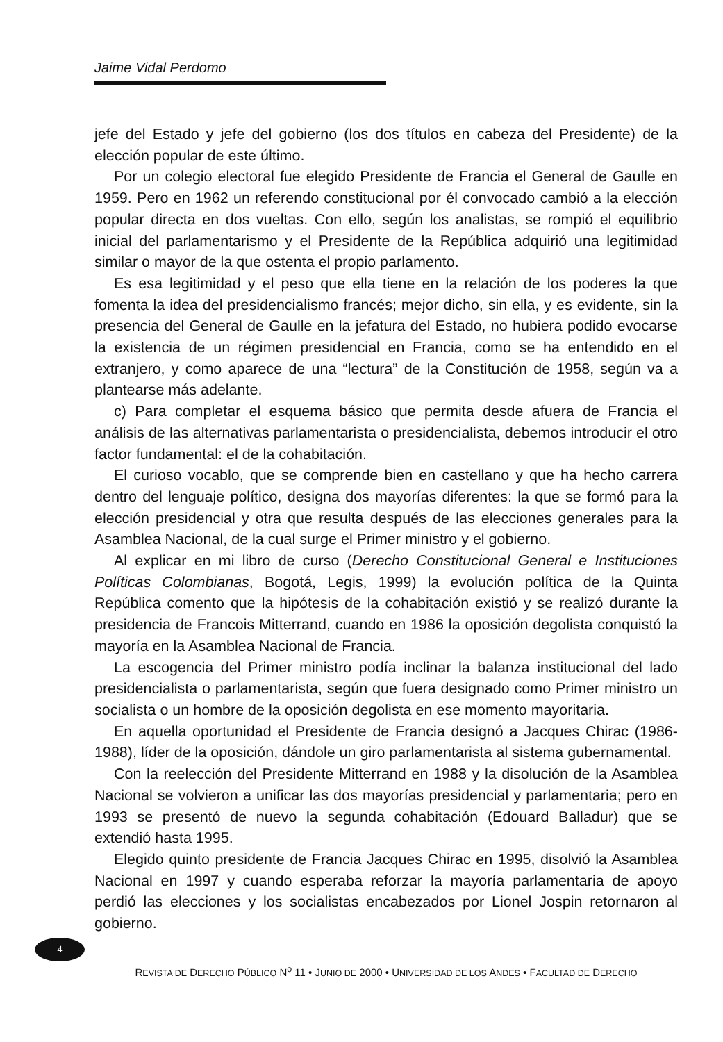Jaime Vidal Perdomo
jefe del Estado y jefe del gobierno (los dos títulos en cabeza del Presidente) de la elección popular de este último.
Por un colegio electoral fue elegido Presidente de Francia el General de Gaulle en 1959. Pero en 1962 un referendo constitucional por él convocado cambió a la elección popular directa en dos vueltas. Con ello, según los analistas, se rompió el equilibrio inicial del parlamentarismo y el Presidente de la República adquirió una legitimidad similar o mayor de la que ostenta el propio parlamento.
Es esa legitimidad y el peso que ella tiene en la relación de los poderes la que fomenta la idea del presidencialismo francés; mejor dicho, sin ella, y es evidente, sin la presencia del General de Gaulle en la jefatura del Estado, no hubiera podido evocarse la existencia de un régimen presidencial en Francia, como se ha entendido en el extranjero, y como aparece de una “lectura” de la Constitución de 1958, según va a plantearse más adelante.
c) Para completar el esquema básico que permita desde afuera de Francia el análisis de las alternativas parlamentarista o presidencialista, debemos introducir el otro factor fundamental: el de la cohabitación.
El curioso vocablo, que se comprende bien en castellano y que ha hecho carrera dentro del lenguaje político, designa dos mayorías diferentes: la que se formó para la elección presidencial y otra que resulta después de las elecciones generales para la Asamblea Nacional, de la cual surge el Primer ministro y el gobierno.
Al explicar en mi libro de curso (Derecho Constitucional General e Instituciones Políticas Colombianas, Bogotá, Legis, 1999) la evolución política de la Quinta República comento que la hipótesis de la cohabitación existió y se realizó durante la presidencia de Francois Mitterrand, cuando en 1986 la oposición degolista conquistó la mayoría en la Asamblea Nacional de Francia.
La escogencia del Primer ministro podía inclinar la balanza institucional del lado presidencialista o parlamentarista, según que fuera designado como Primer ministro un socialista o un hombre de la oposición degolista en ese momento mayoritaria.
En aquella oportunidad el Presidente de Francia designó a Jacques Chirac (1986-1988), líder de la oposición, dándole un giro parlamentarista al sistema gubernamental.
Con la reelección del Presidente Mitterrand en 1988 y la disolución de la Asamblea Nacional se volvieron a unificar las dos mayorías presidencial y parlamentaria; pero en 1993 se presentó de nuevo la segunda cohabitación (Edouard Balladur) que se extendió hasta 1995.
Elegido quinto presidente de Francia Jacques Chirac en 1995, disolvió la Asamblea Nacional en 1997 y cuando esperaba reforzar la mayoría parlamentaria de apoyo perdió las elecciones y los socialistas encabezados por Lionel Jospin retornaron al gobierno.
4
REVISTA DE DERECHO PÚBLICO N<sup>o</sup> 11 • JUNIO DE 2000 • UNIVERSIDAD DE LOS ANDES • FACULTAD DE DERECHO